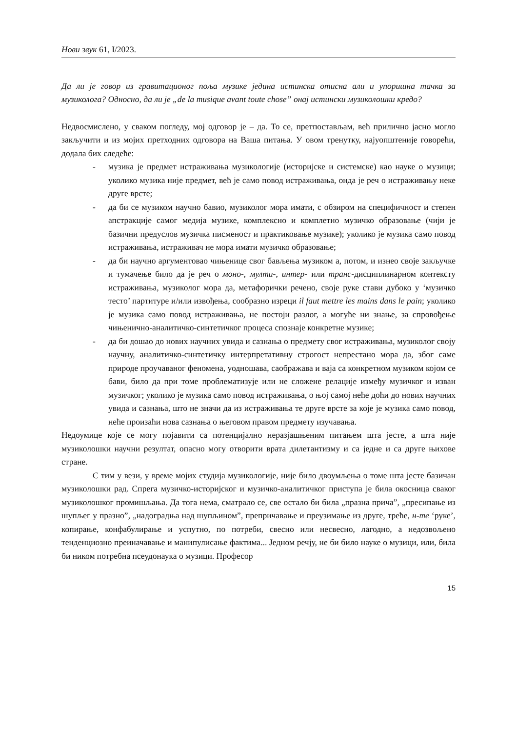Нови звук 61, I/2023.
Да ли је говор из гравитационог поља музике једина истинска отисна али и упоришна тачка за музиколога? Односно, да ли је „de la musique avant toute chose” онај истински музиколошки кредо?
Недвосмислено, у сваком погледу, мој одговор је – да. То се, претпостављам, већ прилично јасно могло закључити и из мојих претходних одговора на Ваша питања. У овом тренутку, најуопштеније говорећи, додала бих следеће:
- музика је предмет истраживања музикологије (историјске и системске) као науке о музици; уколико музика није предмет, већ је само повод истраживања, онда је реч о истраживању неке друге врсте;
- да би се музиком научно бавио, музиколог мора имати, с обзиром на специфичност и степен апстракције самог медија музике, комплексно и комплетно музичко образовање (чији је базични предуслов музичка писменост и практиковање музике); уколико је музика само повод истраживања, истраживач не мора имати музичко образовање;
- да би научно аргументовао чињенице свог бављења музиком а, потом, и изнео своје закључке и тумачење било да је реч о моно-, мулти-, интер- или транс-дисциплинарном контексту истраживања, музиколог мора да, метафорички речено, своје руке стави дубоко у ‘музичко тесто’ партитуре и/или извођења, сообразно изреци il faut mettre les mains dans le pain; уколико је музика само повод истраживања, не постоји разлог, а могуће ни знање, за спровођење чињенично-аналитичко-синтетичког процеса спознаје конкретне музике;
- да би дошао до нових научних увида и сазнања о предмету свог истраживања, музиколог своју научну, аналитичко-синтетичку интерпретативну строгост непрестано мора да, због саме природе проучаваног феномена, уодношава, саображава и ваја са конкретном музиком којом се бави, било да при томе проблематизује или не сложене релације између музичког и изван музичког; уколико је музика само повод истраживања, о њој самој неће доћи до нових научних увида и сазнања, што не значи да из истраживања те друге врсте за које је музика само повод, неће произаћи нова сазнања о његовом правом предмету изучавања.
Недоумице које се могу појавити са потенцијално неразјашњеним питањем шта јесте, а шта није музиколошки научни резултат, опасно могу отворити врата дилетантизму и са једне и са друге њихове стране.
С тим у вези, у време мојих студија музикологије, није било двоумљења о томе шта јесте базичан музиколошки рад. Спрега музичко-историјског и музичко-аналитичког приступа је била окосница сваког музиколошког промишљања. Да тога нема, сматрало се, све остало би била „празна прича”, „пресипање из шупљег у празно”, „надоградња над шупљином”, препричавање и преузимање из друге, треће, н-те ‘руке’, копирање, конфабулирање и успутно, по потреби, свесно или несвесно, лагодно, а недозвољено тенденциозно преиначавање и манипулисање фактима... Једном речју, не би било науке о музици, или, била би ником потребна псеудонаука о музици. Професор
15